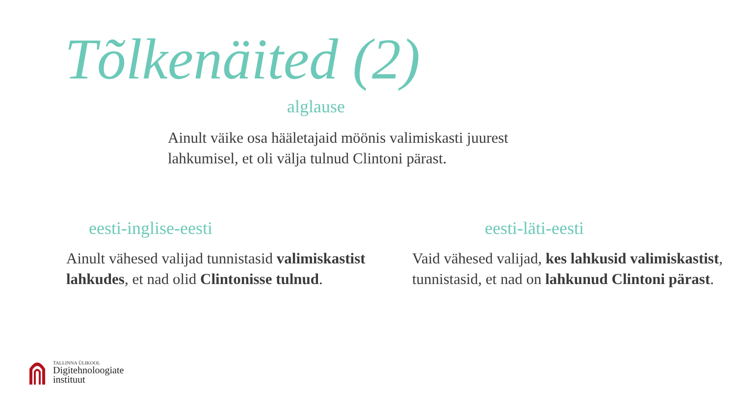Tõlkenäited (2)
alglause
Ainult väike osa hääletajaid möönis valimiskasti juurest
lahkumisel, et oli välja tulnud Clintoni pärast.
eesti-inglise-eesti
Ainult vähesed valijad tunnistasid valimiskastist lahkudes, et nad olid Clintonisse tulnud.
eesti-läti-eesti
Vaid vähesed valijad, kes lahkusid valimiskastist, tunnistasid, et nad on lahkunud Clintoni pärast.
TALLINNA ÜLIKOOL
Digitehnoloogiate
instituut